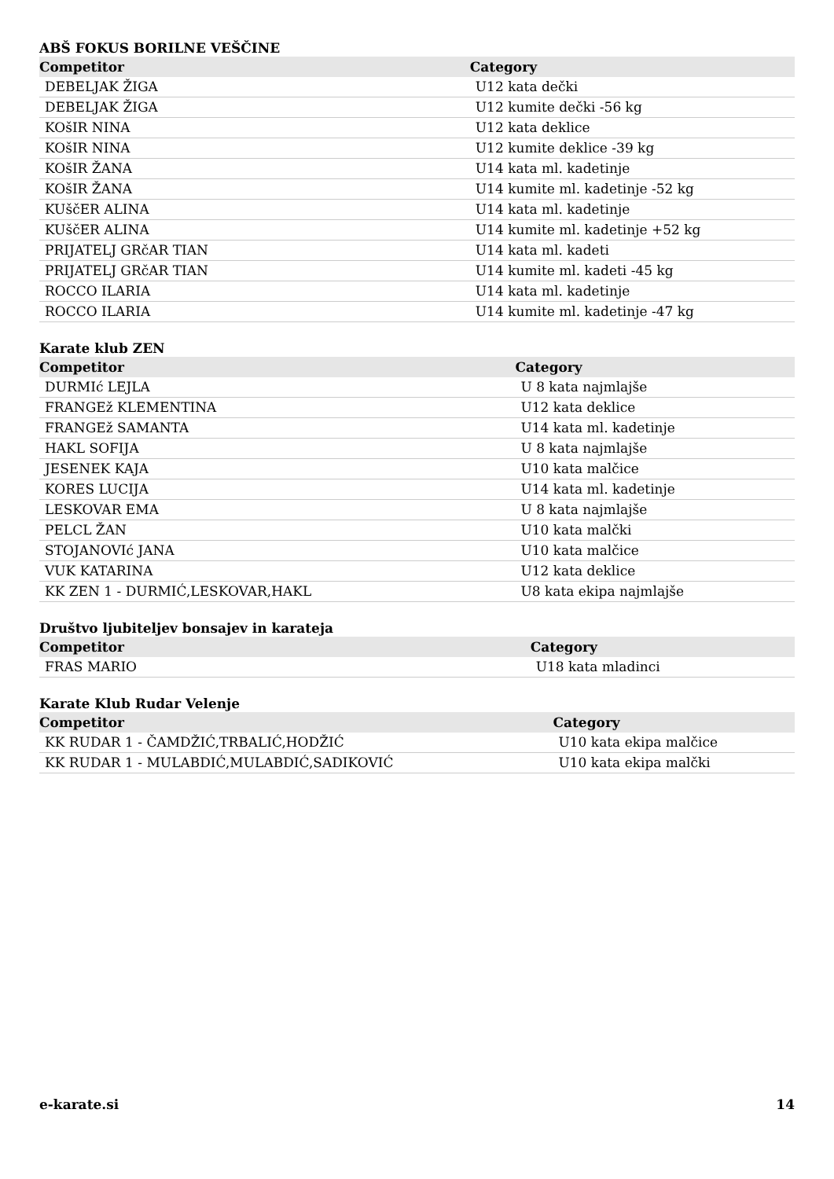ABŠ FOKUS BORILNE VEŠČINE
| Competitor | Category |
| --- | --- |
| DEBELJAK ŽIGA | U12 kata dečki |
| DEBELJAK ŽIGA | U12 kumite dečki -56 kg |
| KOšIR NINA | U12 kata deklice |
| KOšIR NINA | U12 kumite deklice -39 kg |
| KOšIR ŽANA | U14 kata ml. kadetinje |
| KOšIR ŽANA | U14 kumite ml. kadetinje -52 kg |
| KUščER ALINA | U14 kata ml. kadetinje |
| KUščER ALINA | U14 kumite ml. kadetinje +52 kg |
| PRIJATELJ GRčAR TIAN | U14 kata ml. kadeti |
| PRIJATELJ GRčAR TIAN | U14 kumite ml. kadeti -45 kg |
| ROCCO ILARIA | U14 kata ml. kadetinje |
| ROCCO ILARIA | U14 kumite ml. kadetinje -47 kg |
Karate klub ZEN
| Competitor | Category |
| --- | --- |
| DURMIć LEJLA | U 8 kata najmlajše |
| FRANGEž KLEMENTINA | U12 kata deklice |
| FRANGEž SAMANTA | U14 kata ml. kadetinje |
| HAKL SOFIJA | U 8 kata najmlajše |
| JESENEK KAJA | U10 kata malčice |
| KORES LUCIJA | U14 kata ml. kadetinje |
| LESKOVAR EMA | U 8 kata najmlajše |
| PELCL ŽAN | U10 kata malčki |
| STOJANOVIć JANA | U10 kata malčice |
| VUK KATARINA | U12 kata deklice |
| KK ZEN 1 - DURMIĆ,LESKOVAR,HAKL | U8 kata ekipa najmlajše |
Društvo ljubiteljev bonsajev in karateja
| Competitor | Category |
| --- | --- |
| FRAS MARIO | U18 kata mladinci |
Karate Klub Rudar Velenje
| Competitor | Category |
| --- | --- |
| KK RUDAR 1 - ČAMDŽIĆ,TRBALIĆ,HODŽIĆ | U10 kata ekipa malčice |
| KK RUDAR 1 - MULABDIĆ,MULABDIĆ,SADIKOVIĆ | U10 kata ekipa malčki |
e-karate.si 14